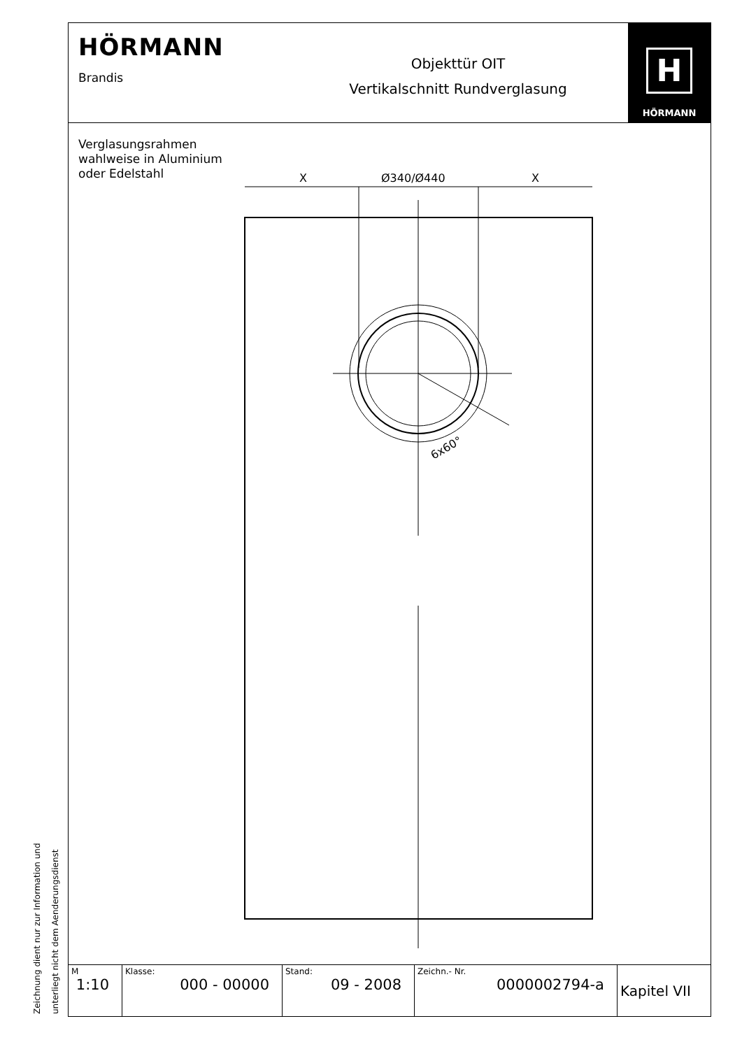HÖRMANN
Brandis
Objekttür OIT
Vertikalschnitt Rundverglasung
H
HÖRMANN
Verglasungsrahmen
wahlweise in Aluminium
oder Edelstahl
6x60°
X
Ø340/Ø440
X
| M 1:10 | Klasse: 000 - 00000 | Stand: 09 - 2008 | Zeichn.- Nr. 0000002794-a | Kapitel VII |
Zeichnung dient nur zur Information und
unterliegt nicht dem Aenderungsdienst